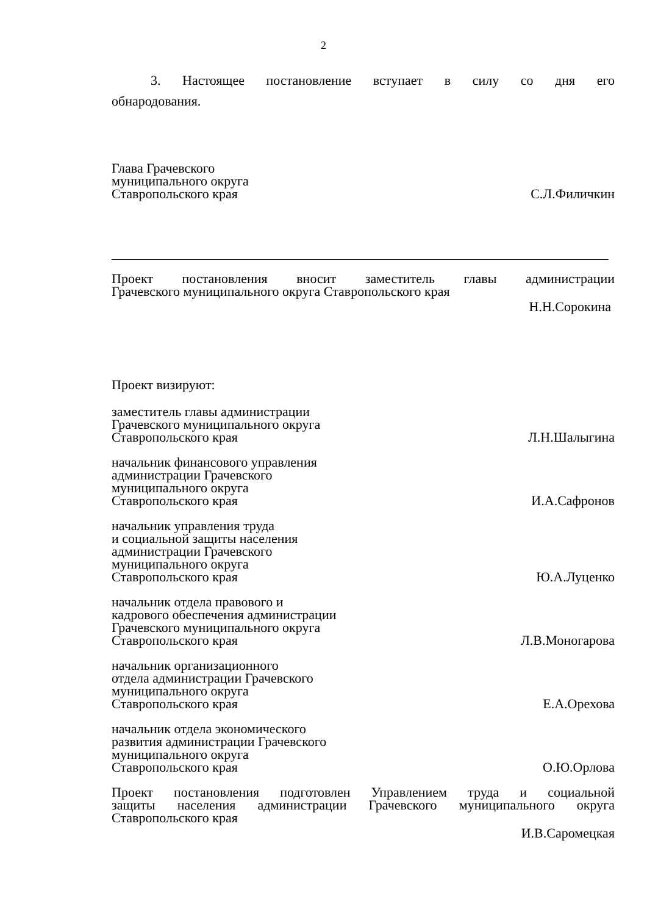2
3. Настоящее постановление вступает в силу со дня его
обнародования.
Глава Грачевского
муниципального округа
Ставропольского края
С.Л.Филичкин
Проект постановления вносит заместитель главы администрации
Грачевского муниципального округа Ставропольского края
Н.Н.Сорокина
Проект визируют:
заместитель главы администрации
Грачевского муниципального округа
Ставропольского края
Л.Н.Шалыгина
начальник финансового управления
администрации Грачевского
муниципального округа
Ставропольского края
И.А.Сафронов
начальник управления труда
и социальной защиты населения
администрации Грачевского
муниципального округа
Ставропольского края
Ю.А.Луценко
начальник отдела правового и
кадрового обеспечения администрации
Грачевского муниципального округа
Ставропольского края
Л.В.Моногарова
начальник организационного
отдела администрации Грачевского
муниципального округа
Ставропольского края
Е.А.Орехова
начальник отдела экономического
развития администрации Грачевского
муниципального округа
Ставропольского края
О.Ю.Орлова
Проект постановления подготовлен Управлением труда и социальной
защиты населения администрации Грачевского муниципального округа
Ставропольского края
И.В.Саромецкая